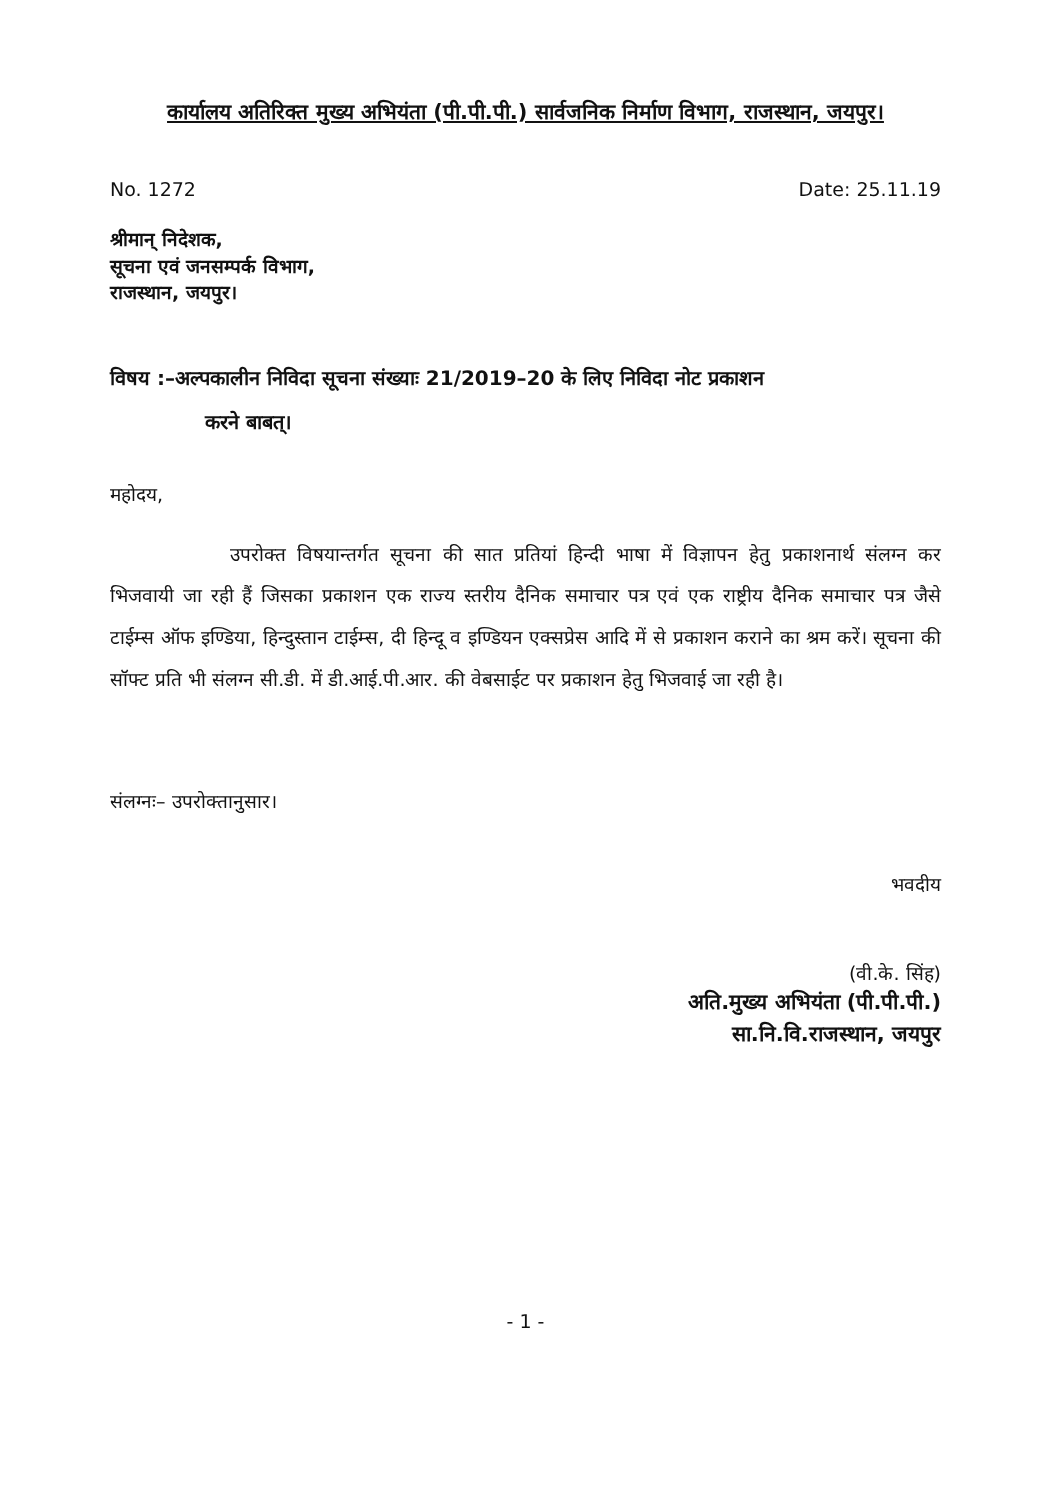कार्यालय अतिरिक्त मुख्य अभियंता (पी.पी.पी.) सार्वजनिक निर्माण विभाग, राजस्थान, जयपुर।
No. 1272 Date: 25.11.19
श्रीमान् निदेशक,
सूचना एवं जनसम्पर्क विभाग,
राजस्थान, जयपुर।
विषय :–अल्पकालीन निविदा सूचना संख्याः 21/2019–20 के लिए निविदा नोट प्रकाशन
करने बाबत्।
महोदय,
उपरोक्त विषयान्तर्गत सूचना की सात प्रतियां हिन्दी भाषा में विज्ञापन हेतु प्रकाशनार्थ संलग्न कर भिजवायी जा रही हैं जिसका प्रकाशन एक राज्य स्तरीय दैनिक समाचार पत्र एवं एक राष्ट्रीय दैनिक समाचार पत्र जैसे टाईम्स ऑफ इण्डिया, हिन्दुस्तान टाईम्स, दी हिन्दू व इण्डियन एक्सप्रेस आदि में से प्रकाशन कराने का श्रम करें। सूचना की सॉफ्ट प्रति भी संलग्न सी.डी. में डी.आई.पी.आर. की वेबसाईट पर प्रकाशन हेतु भिजवाई जा रही है।
संलग्नः– उपरोक्तानुसार।
भवदीय
(वी.के. सिंह)
अति.मुख्य अभियंता (पी.पी.पी.)
सा.नि.वि.राजस्थान, जयपुर
- 1 -